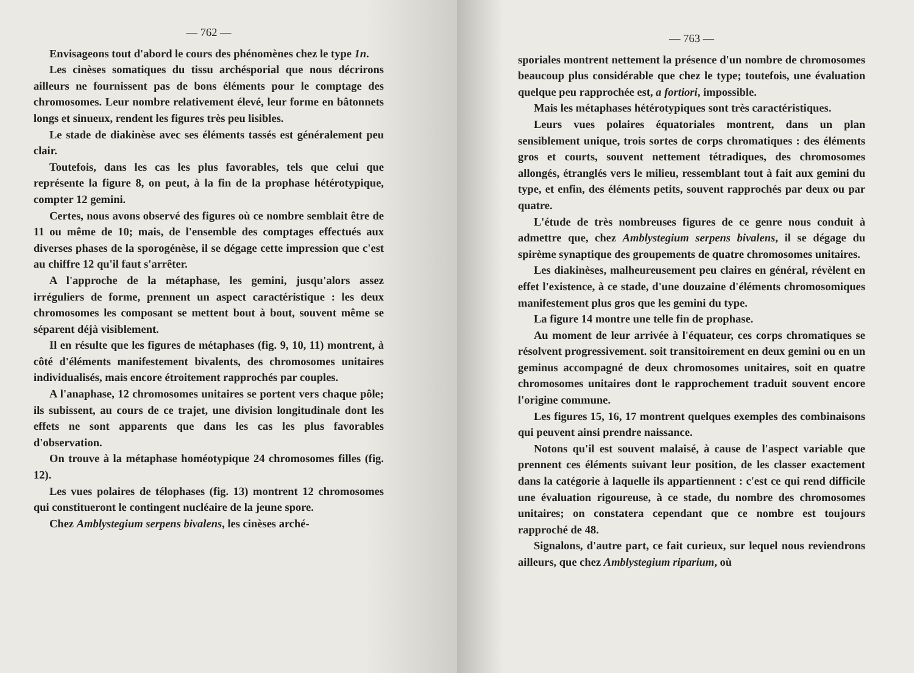— 762 —
Envisageons tout d'abord le cours des phénomènes chez le type 1n.
Les cinèses somatiques du tissu archésporial que nous décrirons ailleurs ne fournissent pas de bons éléments pour le comptage des chromosomes. Leur nombre relativement élevé, leur forme en bâtonnets longs et sinueux, rendent les figures très peu lisibles.
Le stade de diakinèse avec ses éléments tassés est généralement peu clair.
Toutefois, dans les cas les plus favorables, tels que celui que représente la figure 8, on peut, à la fin de la prophase hétérotypique, compter 12 gemini.
Certes, nous avons observé des figures où ce nombre semblait être de 11 ou même de 10; mais, de l'ensemble des comptages effectués aux diverses phases de la sporogénèse, il se dégage cette impression que c'est au chiffre 12 qu'il faut s'arrêter.
A l'approche de la métaphase, les gemini, jusqu'alors assez irréguliers de forme, prennent un aspect caractéristique : les deux chromosomes les composant se mettent bout à bout, souvent même se séparent déjà visiblement.
Il en résulte que les figures de métaphases (fig. 9, 10, 11) montrent, à côté d'éléments manifestement bivalents, des chromosomes unitaires individualisés, mais encore étroitement rapprochés par couples.
A l'anaphase, 12 chromosomes unitaires se portent vers chaque pôle; ils subissent, au cours de ce trajet, une division longitudinale dont les effets ne sont apparents que dans les cas les plus favorables d'observation.
On trouve à la métaphase homéotypique 24 chromosomes filles (fig. 12).
Les vues polaires de télophases (fig. 13) montrent 12 chromosomes qui constitueront le contingent nucléaire de la jeune spore.
Chez Amblystegium serpens bivalens, les cinèses arché-
— 763 —
sporiales montrent nettement la présence d'un nombre de chromosomes beaucoup plus considérable que chez le type; toutefois, une évaluation quelque peu rapprochée est, a fortiori, impossible.
Mais les métaphases hétérotypiques sont très caractéristiques.
Leurs vues polaires équatoriales montrent, dans un plan sensiblement unique, trois sortes de corps chromatiques : des éléments gros et courts, souvent nettement tétradiques, des chromosomes allongés, étranglés vers le milieu, ressemblant tout à fait aux gemini du type, et enfin, des éléments petits, souvent rapprochés par deux ou par quatre.
L'étude de très nombreuses figures de ce genre nous conduit à admettre que, chez Amblystegium serpens bivalens, il se dégage du spirème synaptique des groupements de quatre chromosomes unitaires.
Les diakinèses, malheureusement peu claires en général, révèlent en effet l'existence, à ce stade, d'une douzaine d'éléments chromosomiques manifestement plus gros que les gemini du type.
La figure 14 montre une telle fin de prophase.
Au moment de leur arrivée à l'équateur, ces corps chromatiques se résolvent progressivement. soit transitoirement en deux gemini ou en un geminus accompagné de deux chromosomes unitaires, soit en quatre chromosomes unitaires dont le rapprochement traduit souvent encore l'origine commune.
Les figures 15, 16, 17 montrent quelques exemples des combinaisons qui peuvent ainsi prendre naissance.
Notons qu'il est souvent malaisé, à cause de l'aspect variable que prennent ces éléments suivant leur position, de les classer exactement dans la catégorie à laquelle ils appartiennent : c'est ce qui rend difficile une évaluation rigoureuse, à ce stade, du nombre des chromosomes unitaires; on constatera cependant que ce nombre est toujours rapproché de 48.
Signalons, d'autre part, ce fait curieux, sur lequel nous reviendrons ailleurs, que chez Amblystegium riparium, où